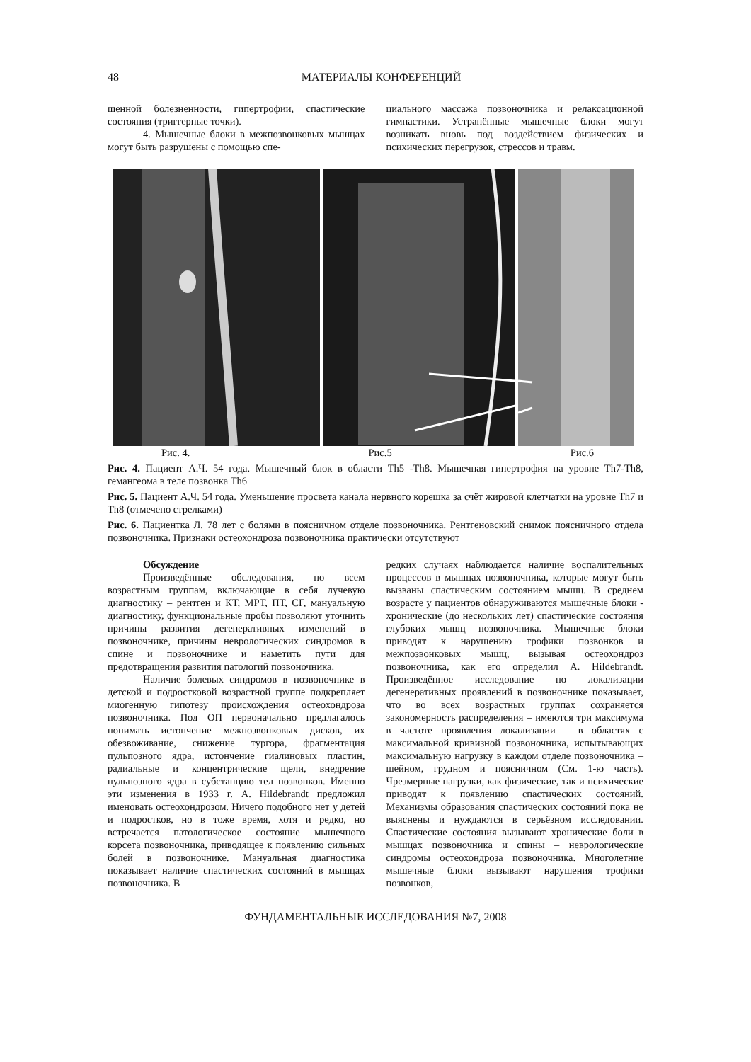48 МАТЕРИАЛЫ КОНФЕРЕНЦИЙ
шенной болезненности, гипертрофии, спастические состояния (триггерные точки).
4. Мышечные блоки в межпозвонковых мышцах могут быть разрушены с помощью спе-
циального массажа позвоночника и релаксационной гимнастики. Устранённые мышечные блоки могут возникать вновь под воздействием физических и психических перегрузок, стрессов и травм.
Рис. 4. Рис.5 Рис.6
Рис. 4. Пациент А.Ч. 54 года. Мышечный блок в области Th5 -Th8. Мышечная гипертрофия на уровне Th7-Th8, гемангеома в теле позвонка Th6
Рис. 5. Пациент А.Ч. 54 года. Уменьшение просвета канала нервного корешка за счёт жировой клетчатки на уровне Th7 и Th8 (отмечено стрелками)
Рис. 6. Пациентка Л. 78 лет с болями в поясничном отделе позвоночника. Рентгеновский снимок поясничного отдела позвоночника. Признаки остеохондроза позвоночника практически отсутствуют
Обсуждение
Произведённые обследования, по всем возрастным группам, включающие в себя лучевую диагностику – рентген и КТ, МРТ, ПТ, СГ, мануальную диагностику, функциональные пробы позволяют уточнить причины развития дегенеративных изменений в позвоночнике, причины неврологических синдромов в спине и позвоночнике и наметить пути для предотвращения развития патологий позвоночника.
Наличие болевых синдромов в позвоночнике в детской и подростковой возрастной группе подкрепляет миогенную гипотезу происхождения остеохондроза позвоночника. Под ОП первоначально предлагалось понимать истончение межпозвонковых дисков, их обезвоживание, снижение тургора, фрагментация пульпозного ядра, истончение гиалиновых пластин, радиальные и концентрические щели, внедрение пульпозного ядра в субстанцию тел позвонков. Именно эти изменения в 1933 г. A. Hildebrandt предложил именовать остеохондрозом. Ничего подобного нет у детей и подростков, но в тоже время, хотя и редко, но встречается патологическое состояние мышечного корсета позвоночника, приводящее к появлению сильных болей в позвоночнике. Мануальная диагностика показывает наличие спастических состояний в мышцах позвоночника. В
редких случаях наблюдается наличие воспалительных процессов в мышцах позвоночника, которые могут быть вызваны спастическим состоянием мышц. В среднем возрасте у пациентов обнаруживаются мышечные блоки - хронические (до нескольких лет) спастические состояния глубоких мышц позвоночника. Мышечные блоки приводят к нарушению трофики позвонков и межпозвонковых мышц, вызывая остеохондроз позвоночника, как его определил A. Hildebrandt. Произведённое исследование по локализации дегенеративных проявлений в позвоночнике показывает, что во всех возрастных группах сохраняется закономерность распределения – имеются три максимума в частоте проявления локализации – в областях с максимальной кривизной позвоночника, испытывающих максимальную нагрузку в каждом отделе позвоночника – шейном, грудном и поясничном (См. 1-ю часть). Чрезмерные нагрузки, как физические, так и психические приводят к появлению спастических состояний. Механизмы образования спастических состояний пока не выяснены и нуждаются в серьёзном исследовании. Спастические состояния вызывают хронические боли в мышцах позвоночника и спины – неврологические синдромы остеохондроза позвоночника. Многолетние мышечные блоки вызывают нарушения трофики позвонков,
ФУНДАМЕНТАЛЬНЫЕ ИССЛЕДОВАНИЯ №7, 2008